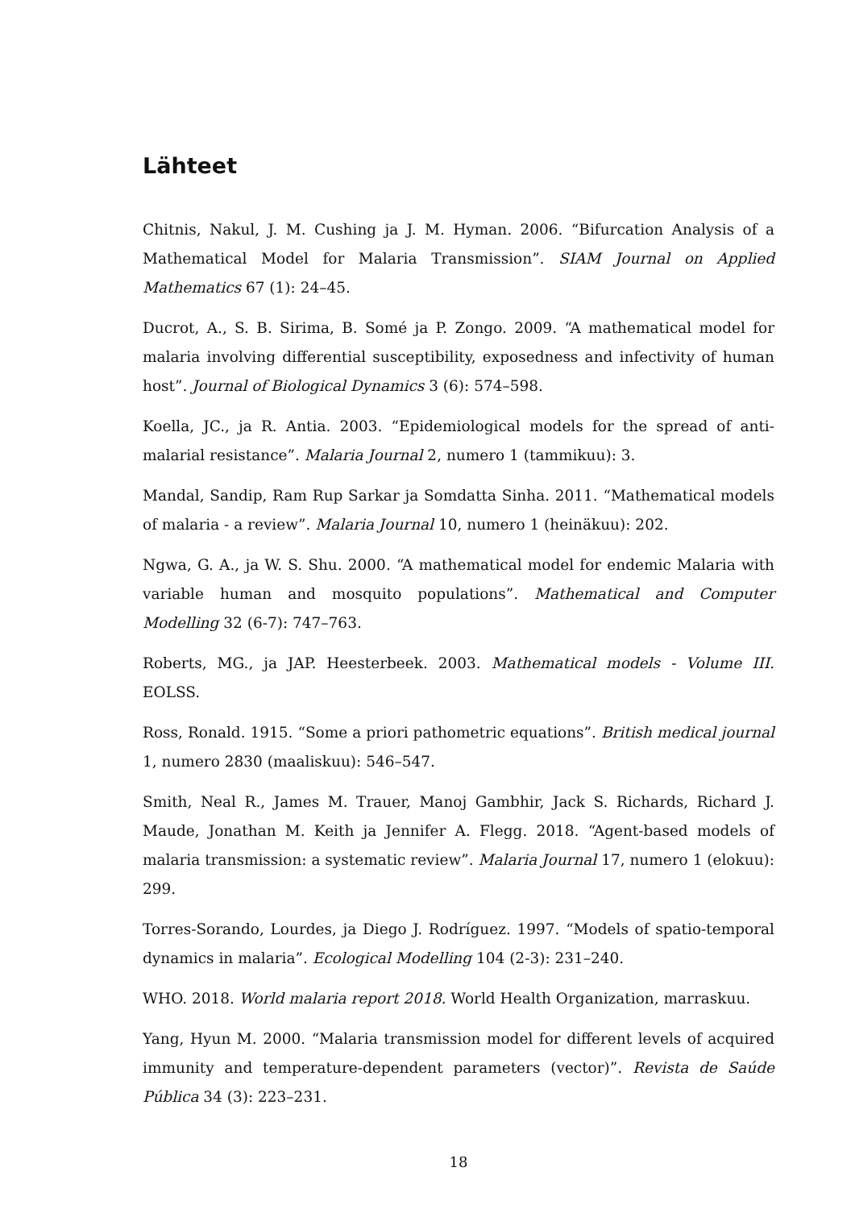Lähteet
Chitnis, Nakul, J. M. Cushing ja J. M. Hyman. 2006. “Bifurcation Analysis of a Mathematical Model for Malaria Transmission”. SIAM Journal on Applied Mathematics 67 (1): 24–45.
Ducrot, A., S. B. Sirima, B. Somé ja P. Zongo. 2009. “A mathematical model for malaria involving differential susceptibility, exposedness and infectivity of human host”. Journal of Biological Dynamics 3 (6): 574–598.
Koella, JC., ja R. Antia. 2003. “Epidemiological models for the spread of anti-malarial resistance”. Malaria Journal 2, numero 1 (tammikuu): 3.
Mandal, Sandip, Ram Rup Sarkar ja Somdatta Sinha. 2011. “Mathematical models of malaria - a review”. Malaria Journal 10, numero 1 (heinäkuu): 202.
Ngwa, G. A., ja W. S. Shu. 2000. “A mathematical model for endemic Malaria with variable human and mosquito populations”. Mathematical and Computer Modelling 32 (6-7): 747–763.
Roberts, MG., ja JAP. Heesterbeek. 2003. Mathematical models - Volume III. EOLSS.
Ross, Ronald. 1915. “Some a priori pathometric equations”. British medical journal 1, numero 2830 (maaliskuu): 546–547.
Smith, Neal R., James M. Trauer, Manoj Gambhir, Jack S. Richards, Richard J. Maude, Jonathan M. Keith ja Jennifer A. Flegg. 2018. “Agent-based models of malaria transmission: a systematic review”. Malaria Journal 17, numero 1 (elokuu): 299.
Torres-Sorando, Lourdes, ja Diego J. Rodríguez. 1997. “Models of spatio-temporal dynamics in malaria”. Ecological Modelling 104 (2-3): 231–240.
WHO. 2018. World malaria report 2018. World Health Organization, marraskuu.
Yang, Hyun M. 2000. “Malaria transmission model for different levels of acquired immunity and temperature-dependent parameters (vector)”. Revista de Saúde Pública 34 (3): 223–231.
18